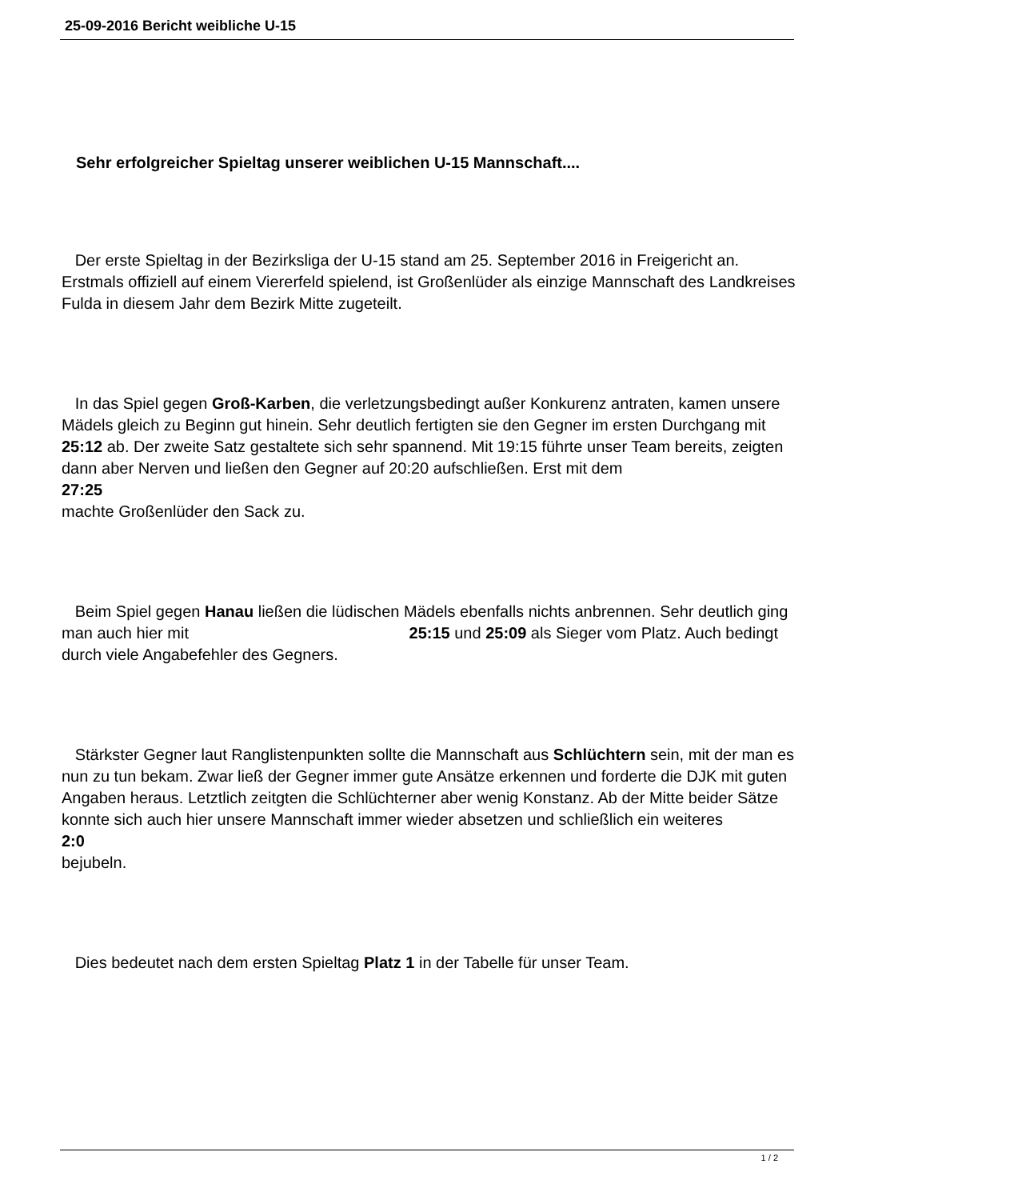25-09-2016 Bericht weibliche U-15
Sehr erfolgreicher Spieltag unserer weiblichen U-15 Mannschaft....
Der erste Spieltag in der Bezirksliga der U-15 stand am 25. September 2016 in Freigericht an. Erstmals offiziell auf einem Viererfeld spielend, ist Großenlüder als einzige Mannschaft des Landkreises Fulda in diesem Jahr dem Bezirk Mitte zugeteilt.
In das Spiel gegen Groß-Karben, die verletzungsbedingt außer Konkurenz antraten, kamen unsere Mädels gleich zu Beginn gut hinein. Sehr deutlich fertigten sie den Gegner im ersten Durchgang mit 25:12 ab. Der zweite Satz gestaltete sich sehr spannend. Mit 19:15 führte unser Team bereits, zeigten dann aber Nerven und ließen den Gegner auf 20:20 aufschließen. Erst mit dem
27:25
machte Großenlüder den Sack zu.
Beim Spiel gegen Hanau ließen die lüdischen Mädels ebenfalls nichts anbrennen. Sehr deutlich ging man auch hier mit 25:15 und 25:09 als Sieger vom Platz. Auch bedingt durch viele Angabefehler des Gegners.
Stärkster Gegner laut Ranglistenpunkten sollte die Mannschaft aus Schlüchtern sein, mit der man es nun zu tun bekam. Zwar ließ der Gegner immer gute Ansätze erkennen und forderte die DJK mit guten Angaben heraus. Letztlich zeitgten die Schlüchterner aber wenig Konstanz. Ab der Mitte beider Sätze konnte sich auch hier unsere Mannschaft immer wieder absetzen und schließlich ein weiteres
2:0
bejubeln.
Dies bedeutet nach dem ersten Spieltag Platz 1 in der Tabelle für unser Team.
1 / 2